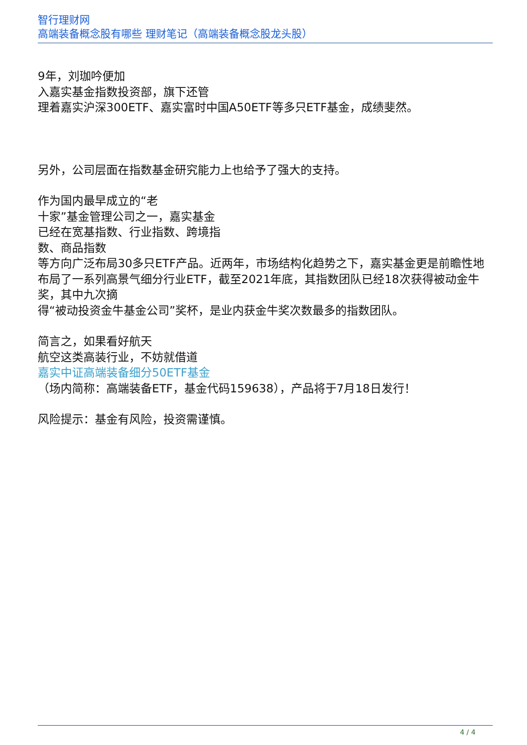智行理财网
高端装备概念股有哪些 理财笔记（高端装备概念股龙头股）
9年，刘珈吟便加
入嘉实基金指数投资部，旗下还管
理着嘉实沪深300ETF、嘉实富时中国A50ETF等多只ETF基金，成绩斐然。
另外，公司层面在指数基金研究能力上也给予了强大的支持。
作为国内最早成立的“老
十家”基金管理公司之一，嘉实基金
已经在宽基指数、行业指数、跨境指
数、商品指数
等方向广泛布局30多只ETF产品。近两年，市场结构化趋势之下，嘉实基金更是前瞻性地布局了一系列高景气细分行业ETF，截至2021年底，其指数团队已经18次获得被动金牛奖，其中九次摘
得“被动投资金牛基金公司”奖杯，是业内获金牛奖次数最多的指数团队。
简言之，如果看好航天
航空这类高装行业，不妨就借道
嘉实中证高端装备细分50ETF基金
（场内简称：高端装备ETF，基金代码159638），产品将于7月18日发行！
风险提示：基金有风险，投资需谨慎。
4 / 4